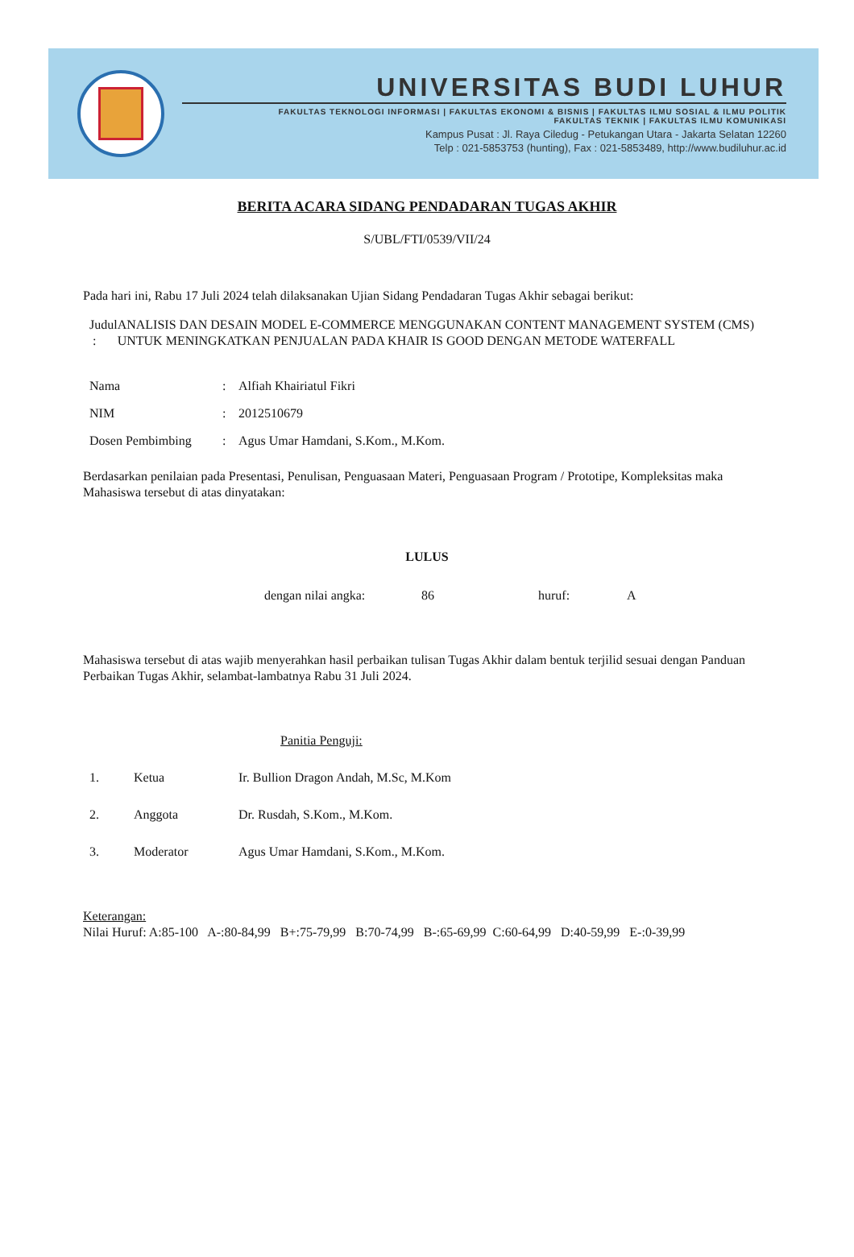UNIVERSITAS BUDI LUHUR
FAKULTAS TEKNOLOGI INFORMASI | FAKULTAS EKONOMI & BISNIS | FAKULTAS ILMU SOSIAL & ILMU POLITIK
FAKULTAS TEKNIK | FAKULTAS ILMU KOMUNIKASI
Kampus Pusat : Jl. Raya Ciledug - Petukangan Utara - Jakarta Selatan 12260
Telp : 021-5853753 (hunting), Fax : 021-5853489, http://www.budiluhur.ac.id
BERITA ACARA SIDANG PENDADARAN TUGAS AKHIR
S/UBL/FTI/0539/VII/24
Pada hari ini, Rabu 17 Juli 2024 telah dilaksanakan Ujian Sidang Pendadaran Tugas Akhir sebagai berikut:
Judul : ANALISIS DAN DESAIN MODEL E-COMMERCE MENGGUNAKAN CONTENT MANAGEMENT SYSTEM (CMS) UNTUK MENINGKATKAN PENJUALAN PADA KHAIR IS GOOD DENGAN METODE WATERFALL
Nama: Alfiah Khairiatul Fikri
NIM: 2012510679
Dosen Pembimbing: Agus Umar Hamdani, S.Kom., M.Kom.
Berdasarkan penilaian pada Presentasi, Penulisan, Penguasaan Materi, Penguasaan Program / Prototipe, Kompleksitas maka Mahasiswa tersebut di atas dinyatakan:
LULUS
dengan nilai angka: 86 huruf: A
Mahasiswa tersebut di atas wajib menyerahkan hasil perbaikan tulisan Tugas Akhir dalam bentuk terjilid sesuai dengan Panduan Perbaikan Tugas Akhir, selambat-lambatnya Rabu 31 Juli 2024.
Panitia Penguji:
1. Ketua Ir. Bullion Dragon Andah, M.Sc, M.Kom
2. Anggota Dr. Rusdah, S.Kom., M.Kom.
3. Moderator Agus Umar Hamdani, S.Kom., M.Kom.
Keterangan:
Nilai Huruf: A:85-100 A-:80-84,99 B+:75-79,99 B:70-74,99 B-:65-69,99 C:60-64,99 D:40-59,99 E-:0-39,99